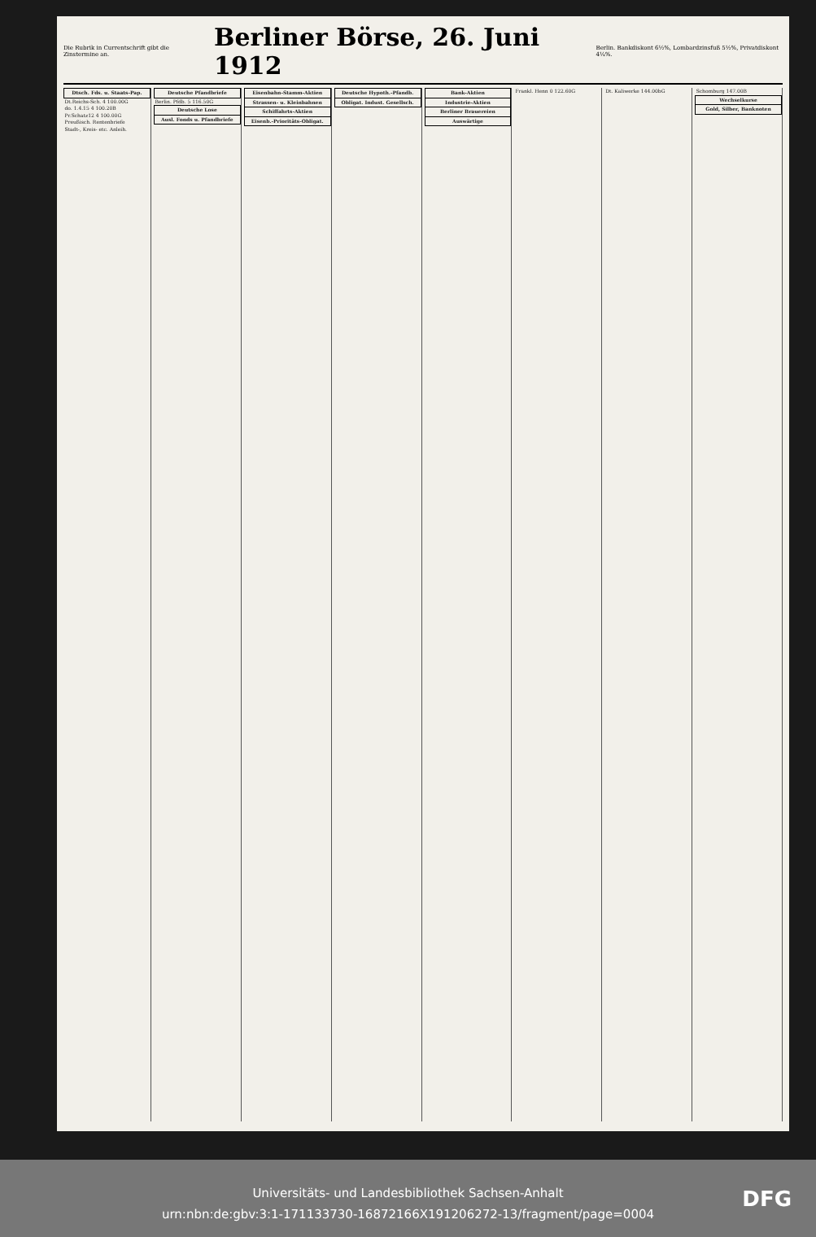Die Rubrik in Currentschrift gibt die Zinstermine an.
Berliner Börse, 26. Juni 1912
Berlin. Bankdiskont 6½%, Lombardzinsfuß 5½%, Privatdiskont 4¼%.
| Dtsch. Fds. u. Staats-Pap. |
| --- |
| Dt.Reichs-Sch. 4 100.00G |
| do. 1.4.15 4 100.20B |
| Pr.Schatz12 4 100.00G |
| Preußisch. Rentenbriefe |
| Stadt-, Kreis- etc. Anleih. |
| Deutsche Pfandbriefe |
| --- |
| Berlin. Pfdb. 5 116.50G |
| Deutsche Lose |
| Ausl. Fonds u. Pfandbriefe |
| Eisenbahn-Stamm-Aktien |
| --- |
| Strassen- u. Kleinbahnen |
| Schiffahrts-Aktien |
| Eisenb.-Prioritäts-Obligat. |
| Deutsche Hypoth.-Pfandb. |
| --- |
| Obligat. Indust. Gesellsch. |
| Bank-Aktien |
| --- |
| Industrie-Aktien |
| Berliner Brauereien |
| Auswärtige |
| Frankl. Henn 0 122.60G |
| Dt. Kaliwerke 144.00bG |
| Schomburg 147.00B |
| Wechselkurse |
| Gold, Silber, Banknoten |
Universitäts- und Landesbibliothek Sachsen-Anhalt
urn:nbn:de:gbv:3:1-171133730-16872166X191206272-13/fragment/page=0004
DFG